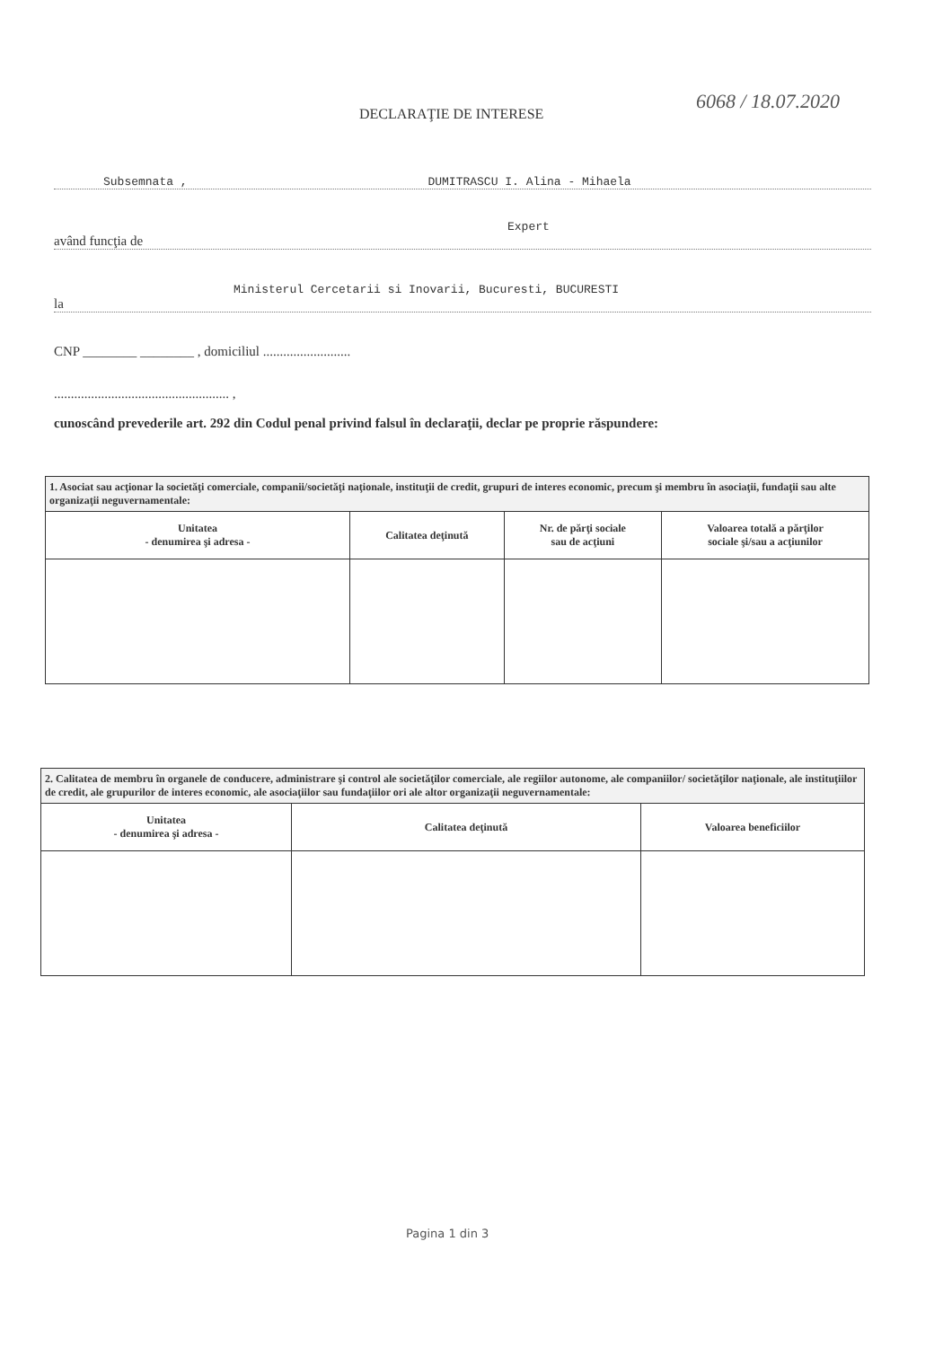DECLARAŢIE DE INTERESE
6068 / 18.07.2020
Subsemnata , DUMITRASCU I. Alina - Mihaela
Expert
având funcţia de
Ministerul Cercetarii si Inovarii, Bucuresti, BUCURESTI
la
CNP ________ ________ , domiciliul ..........................
.................................................... ,
cunoscând prevederile art. 292 din Codul penal privind falsul în declaraţii, declar pe proprie răspundere:
| 1. Asociat sau acţionar la societăţi comerciale, companii/societăţi naţionale, instituţii de credit, grupuri de interes economic, precum şi membru în asociaţii, fundaţii sau alte organizaţii neguvernamentale: | | | |
| Unitatea - denumirea şi adresa - | Calitatea deţinută | Nr. de părţi sociale sau de acţiuni | Valoarea totală a părţilor sociale şi/sau a acţiunilor |
| 2. Calitatea de membru în organele de conducere, administrare şi control ale societăţilor comerciale, ale regiilor autonome, ale companiilor/ societăţilor naţionale, ale instituţiilor de credit, ale grupurilor de interes economic, ale asociaţiilor sau fundaţiilor ori ale altor organizaţii neguvernamentale: | | |
| Unitatea - denumirea şi adresa - | Calitatea deţinută | Valoarea beneficiilor |
Pagina 1 din 3